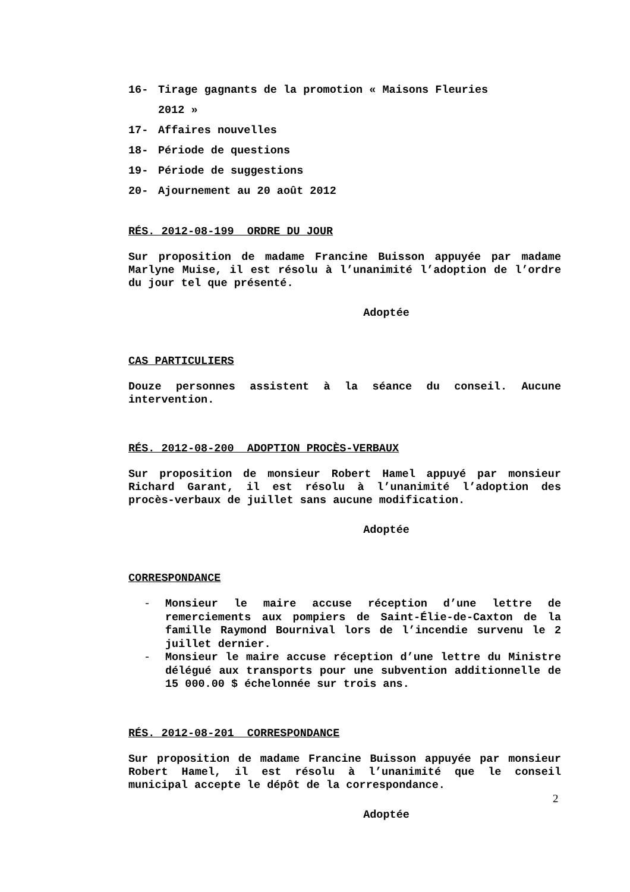16- Tirage gagnants de la promotion « Maisons Fleuries
2012 »
17- Affaires nouvelles
18- Période de questions
19- Période de suggestions
20- Ajournement au 20 août 2012
RÉS. 2012-08-199 ORDRE DU JOUR
Sur proposition de madame Francine Buisson appuyée par madame Marlyne Muise, il est résolu à l’unanimité l’adoption de l’ordre du jour tel que présenté.
Adoptée
CAS PARTICULIERS
Douze personnes assistent à la séance du conseil. Aucune intervention.
RÉS. 2012-08-200 ADOPTION PROCÈS-VERBAUX
Sur proposition de monsieur Robert Hamel appuyé par monsieur Richard Garant, il est résolu à l’unanimité l’adoption des procès-verbaux de juillet sans aucune modification.
Adoptée
CORRESPONDANCE
- Monsieur le maire accuse réception d’une lettre de remerciements aux pompiers de Saint-Élie-de-Caxton de la famille Raymond Bournival lors de l’incendie survenu le 2 juillet dernier.
- Monsieur le maire accuse réception d’une lettre du Ministre délégué aux transports pour une subvention additionnelle de 15 000.00 $ échelonnée sur trois ans.
RÉS. 2012-08-201 CORRESPONDANCE
Sur proposition de madame Francine Buisson appuyée par monsieur Robert Hamel, il est résolu à l’unanimité que le conseil municipal accepte le dépôt de la correspondance.
Adoptée
2